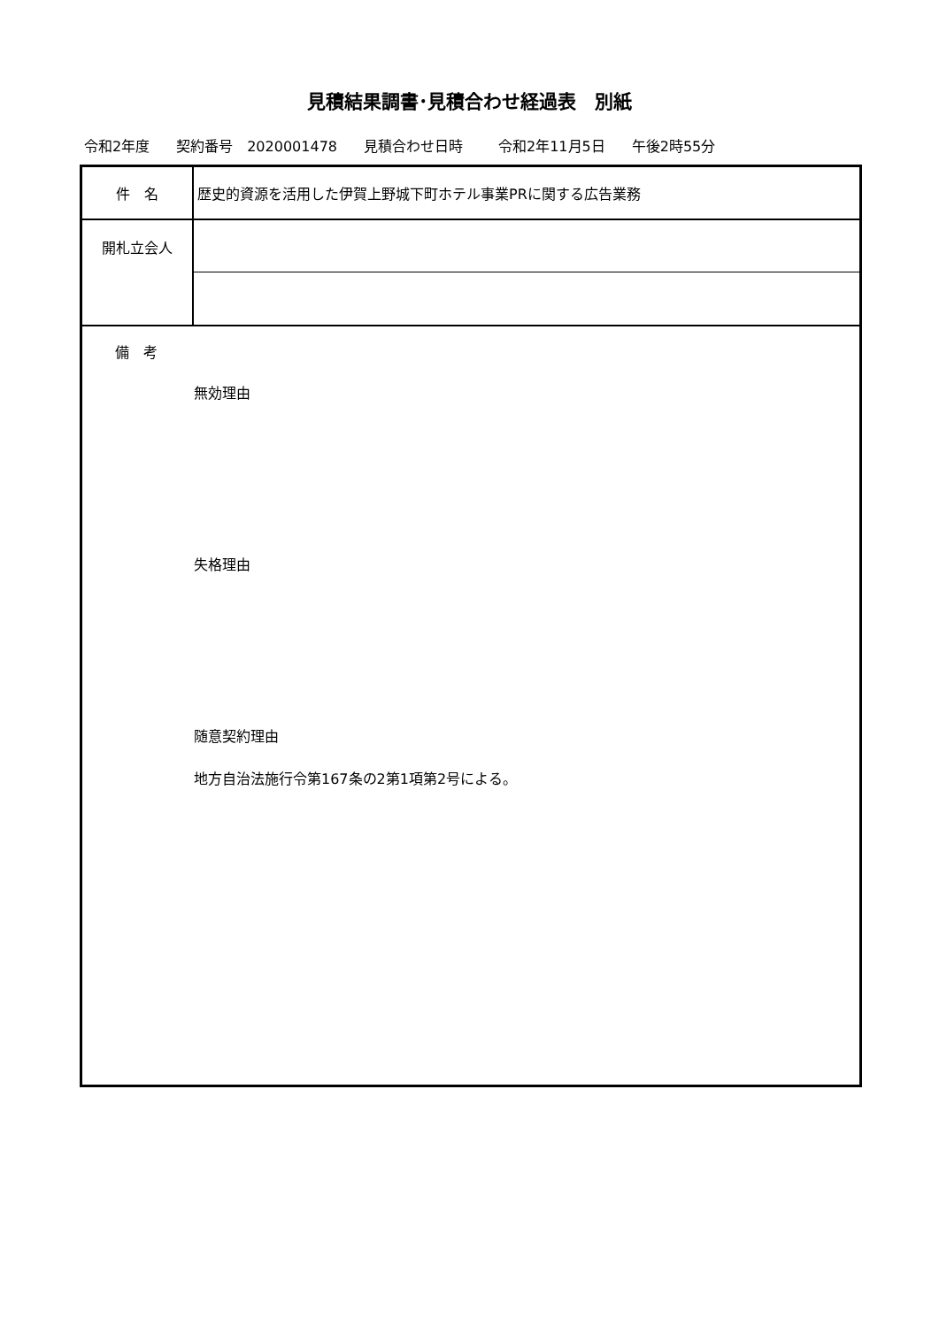見積結果調書･見積合わせ経過表　別紙
令和2年度 契約番号　2020001478 見積合わせ日時 令和2年11月5日 午後2時55分
| 件 名 | 歴史的資源を活用した伊賀上野城下町ホテル事業PRに関する広告業務 |
| 開札立会人 | |
| 備 考 無効理由 失格理由 随意契約理由 地方自治法施行令第167条の2第1項第2号による。 | |